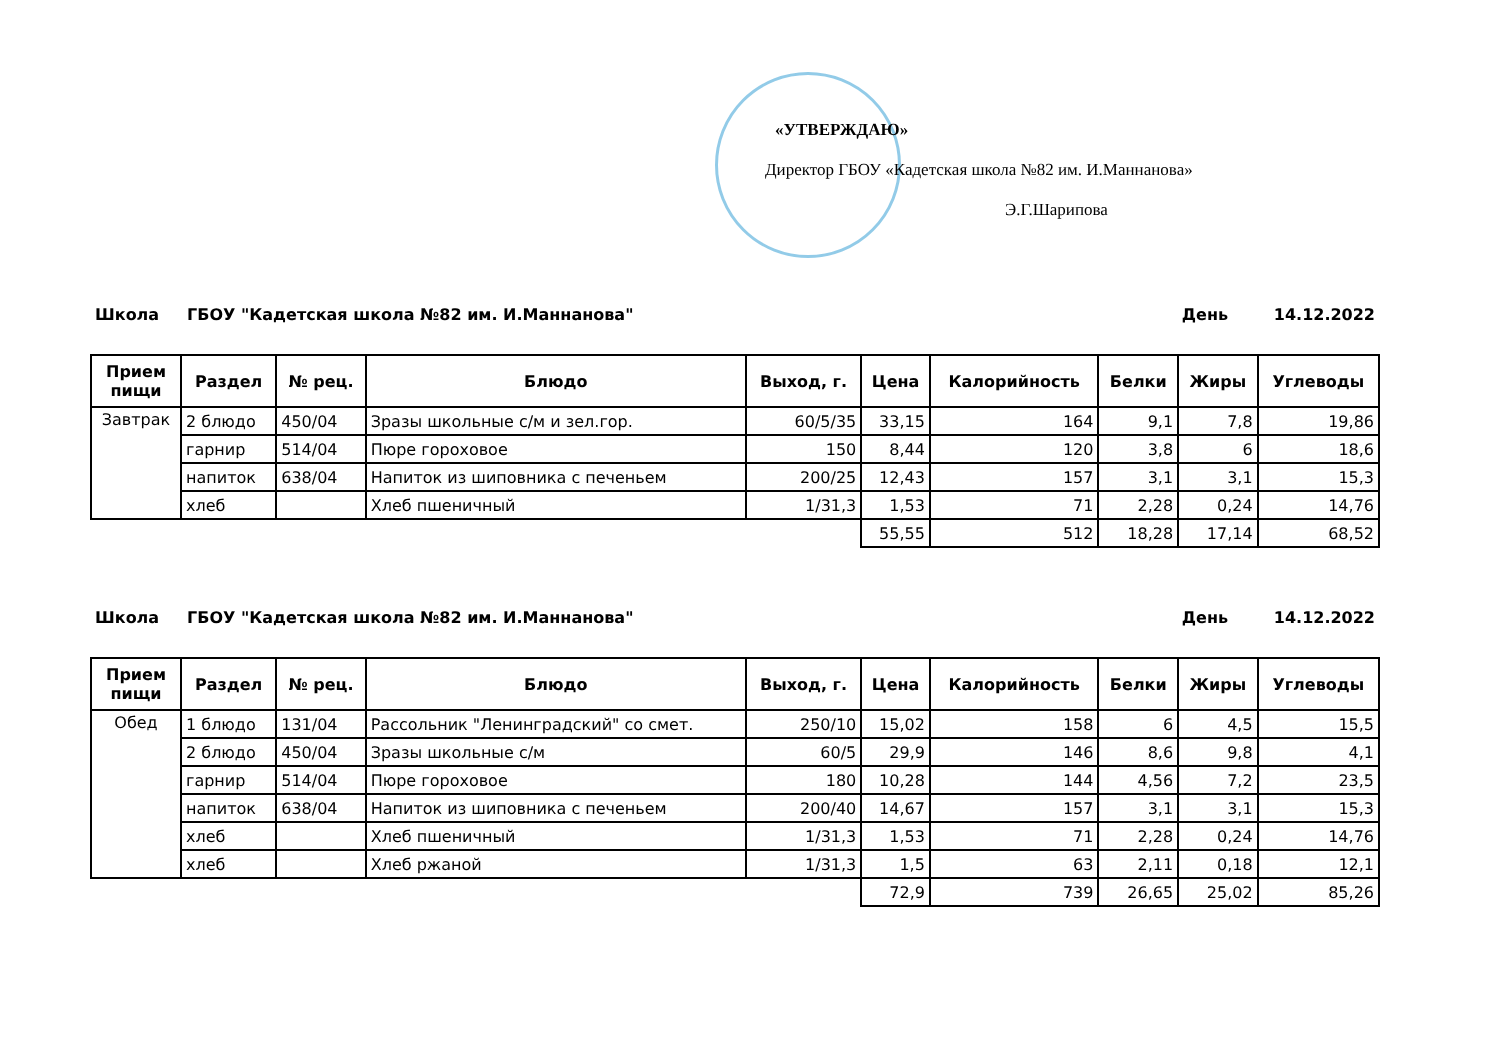«УТВЕРЖДАЮ»
Директор ГБОУ «Кадетская школа №82 им. И.Маннанова»
Э.Г.Шарипова
Школа ГБОУ "Кадетская школа №82 им. И.Маннанова" День 14.12.2022
| Прием пищи | Раздел | № рец. | Блюдо | Выход, г. | Цена | Калорийность | Белки | Жиры | Углеводы |
| --- | --- | --- | --- | --- | --- | --- | --- | --- | --- |
| Завтрак | 2 блюдо | 450/04 | Зразы школьные с/м и зел.гор. | 60/5/35 | 33,15 | 164 | 9,1 | 7,8 | 19,86 |
| | гарнир | 514/04 | Пюре гороховое | 150 | 8,44 | 120 | 3,8 | 6 | 18,6 |
| | напиток | 638/04 | Напиток из шиповника с печеньем | 200/25 | 12,43 | 157 | 3,1 | 3,1 | 15,3 |
| | хлеб | | Хлеб пшеничный | 1/31,3 | 1,53 | 71 | 2,28 | 0,24 | 14,76 |
| | | | | | 55,55 | 512 | 18,28 | 17,14 | 68,52 |
Школа ГБОУ "Кадетская школа №82 им. И.Маннанова" День 14.12.2022
| Прием пищи | Раздел | № рец. | Блюдо | Выход, г. | Цена | Калорийность | Белки | Жиры | Углеводы |
| --- | --- | --- | --- | --- | --- | --- | --- | --- | --- |
| Обед | 1 блюдо | 131/04 | Рассольник "Ленинградский" со смет. | 250/10 | 15,02 | 158 | 6 | 4,5 | 15,5 |
| | 2 блюдо | 450/04 | Зразы школьные с/м | 60/5 | 29,9 | 146 | 8,6 | 9,8 | 4,1 |
| | гарнир | 514/04 | Пюре гороховое | 180 | 10,28 | 144 | 4,56 | 7,2 | 23,5 |
| | напиток | 638/04 | Напиток из шиповника с печеньем | 200/40 | 14,67 | 157 | 3,1 | 3,1 | 15,3 |
| | хлеб | | Хлеб пшеничный | 1/31,3 | 1,53 | 71 | 2,28 | 0,24 | 14,76 |
| | хлеб | | Хлеб ржаной | 1/31,3 | 1,5 | 63 | 2,11 | 0,18 | 12,1 |
| | | | | | 72,9 | 739 | 26,65 | 25,02 | 85,26 |